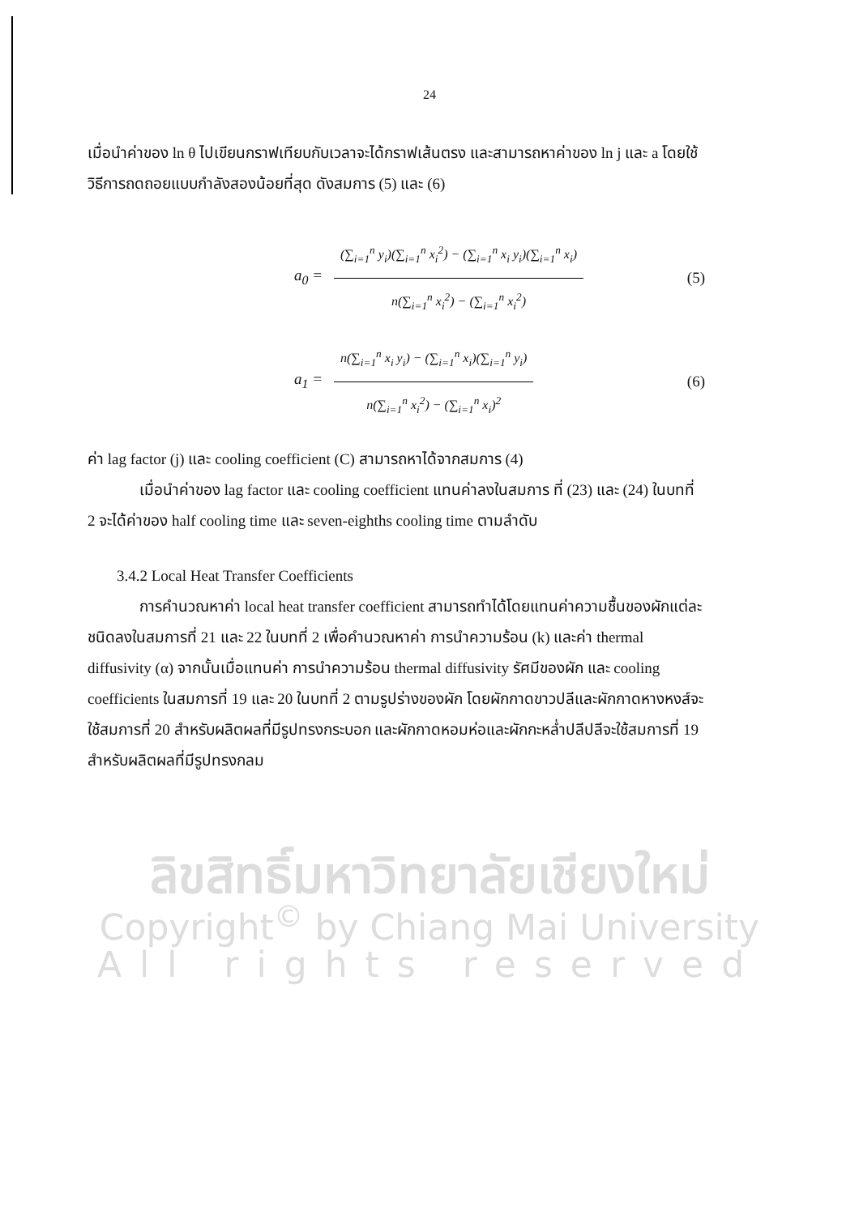24
เมื่อนำค่าของ ln θ ไปเขียนกราฟเทียบกับเวลาจะได้กราฟเส้นตรง และสามารถหาค่าของ ln j และ a โดยใช้วิธีการถดถอยแบบกำลังสองน้อยที่สุด ดังสมการ (5) และ (6)
a<sub>0</sub> =
(∑<sub>i=1</sub><sup>n</sup> y<sub>i</sub>)(∑<sub>i=1</sub><sup>n</sup> x<sub>i</sub><sup>2</sup>) − (∑<sub>i=1</sub><sup>n</sup> x<sub>i</sub> y<sub>i</sub>)(∑<sub>i=1</sub><sup>n</sup> x<sub>i</sub>)
n(∑<sub>i=1</sub><sup>n</sup> x<sub>i</sub><sup>2</sup>) − (∑<sub>i=1</sub><sup>n</sup> x<sub>i</sub><sup>2</sup>)
(5)
a<sub>1</sub> =
n(∑<sub>i=1</sub><sup>n</sup> x<sub>i</sub> y<sub>i</sub>) − (∑<sub>i=1</sub><sup>n</sup> x<sub>i</sub>)(∑<sub>i=1</sub><sup>n</sup> y<sub>i</sub>)
n(∑<sub>i=1</sub><sup>n</sup> x<sub>i</sub><sup>2</sup>) − (∑<sub>i=1</sub><sup>n</sup> x<sub>i</sub>)<sup>2</sup>
(6)
ค่า lag factor (j) และ cooling coefficient (C) สามารถหาได้จากสมการ (4)
เมื่อนำค่าของ lag factor และ cooling coefficient แทนค่าลงในสมการ ที่ (23) และ (24) ในบทที่ 2 จะได้ค่าของ half cooling time และ seven-eighths cooling time ตามลำดับ
3.4.2 Local Heat Transfer Coefficients
การคำนวณหาค่า local heat transfer coefficient สามารถทำได้โดยแทนค่าความชื้นของผักแต่ละชนิดลงในสมการที่ 21 และ 22 ในบทที่ 2 เพื่อคำนวณหาค่า การนำความร้อน (k) และค่า thermal diffusivity (α) จากนั้นเมื่อแทนค่า การนำความร้อน thermal diffusivity รัศมีของผัก และ cooling coefficients ในสมการที่ 19 และ 20 ในบทที่ 2 ตามรูปร่างของผัก โดยผักกาดขาวปลีและผักกาดหางหงส์จะใช้สมการที่ 20 สำหรับผลิตผลที่มีรูปทรงกระบอก และผักกาดหอมห่อและผักกะหล่ำปลีปลีจะใช้สมการที่ 19 สำหรับผลิตผลที่มีรูปทรงกลม
ลิขสิทธิ์มหาวิทยาลัยเชียงใหม่
Copyright<sup>©</sup> by Chiang Mai University
All rights reserved